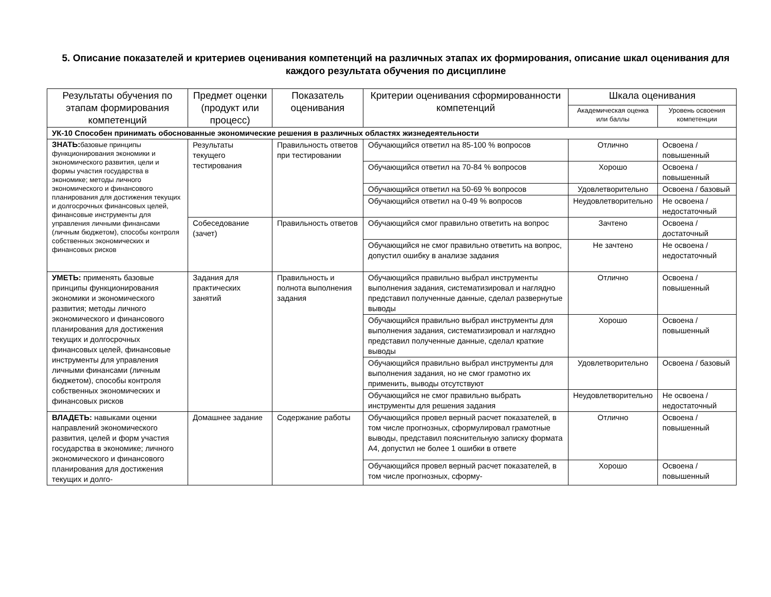5. Описание показателей и критериев оценивания компетенций на различных этапах их формирования, описание шкал оценивания для каждого результата обучения по дисциплине
| Результаты обучения по этапам формирования компетенций | Предмет оценки (продукт или процесс) | Показатель оценивания | Критерии оценивания сформированности компетенций | Шкала оценивания | |
| --- | --- | --- | --- | --- | --- |
| | | | | Академическая оценка или баллы | Уровень освоения компетенции |
| УК-10 Способен принимать обоснованные экономические решения в различных областях жизнедеятельности | | | | | |
| ЗНАТЬ: базовые принципы функционирования экономики и экономического развития, цели и формы участия государства в экономике; методы личного экономического и финансового планирования для достижения текущих и долгосрочных финансовых целей, финансовые инструменты для управления личными финансами (личным бюджетом), способы контроля собственных экономических и финансовых рисков | Результаты текущего тестирования | Правильность ответов при тестировании | Обучающийся ответил на 85-100 % вопросов | Отлично | Освоена / повышенный |
| | | | Обучающийся ответил на 70-84 % вопросов | Хорошо | Освоена / повышенный |
| | | | Обучающийся ответил на 50-69 % вопросов | Удовлетворительно | Освоена / базовый |
| | | | Обучающийся ответил на 0-49 % вопросов | Неудовлетворительно | Не освоена / недостаточный |
| | Собеседование (зачет) | Правильность ответов | Обучающийся смог правильно ответить на вопрос | Зачтено | Освоена / достаточный |
| | | | Обучающийся не смог правильно ответить на вопрос, допустил ошибку в анализе задания | Не зачтено | Не освоена / недостаточный |
| УМЕТЬ: применять базовые принципы функционирования экономики и экономического развития; методы личного экономического и финансового планирования для достижения текущих и долгосрочных финансовых целей, финансовые инструменты для управления личными финансами (личным бюджетом), способы контроля собственных экономических и финансовых рисков | Задания для практических занятий | Правильность и полнота выполнения задания | Обучающийся правильно выбрал инструменты выполнения задания, систематизировал и наглядно представил полученные данные, сделал развернутые выводы | Отлично | Освоена / повышенный |
| | | | Обучающийся правильно выбрал инструменты для выполнения задания, систематизировал и наглядно представил полученные данные, сделал краткие выводы | Хорошо | Освоена / повышенный |
| | | | Обучающийся правильно выбрал инструменты для выполнения задания, но не смог грамотно их применить, выводы отсутствуют | Удовлетворительно | Освоена / базовый |
| | | | Обучающийся не смог правильно выбрать инструменты для решения задания | Неудовлетворительно | Не освоена / недостаточный |
| ВЛАДЕТЬ: навыками оценки направлений экономического развития, целей и форм участия государства в экономике; личного экономического и финансового планирования для достижения текущих и долго- | Домашнее задание | Содержание работы | Обучающийся провел верный расчет показателей, в том числе прогнозных, сформулировал грамотные выводы, представил пояснительную записку формата А4, допустил не более 1 ошибки в ответе | Отлично | Освоена / повышенный |
| | | | Обучающийся провел верный расчет показателей, в том числе прогнозных, сформу- | Хорошо | Освоена / повышенный |